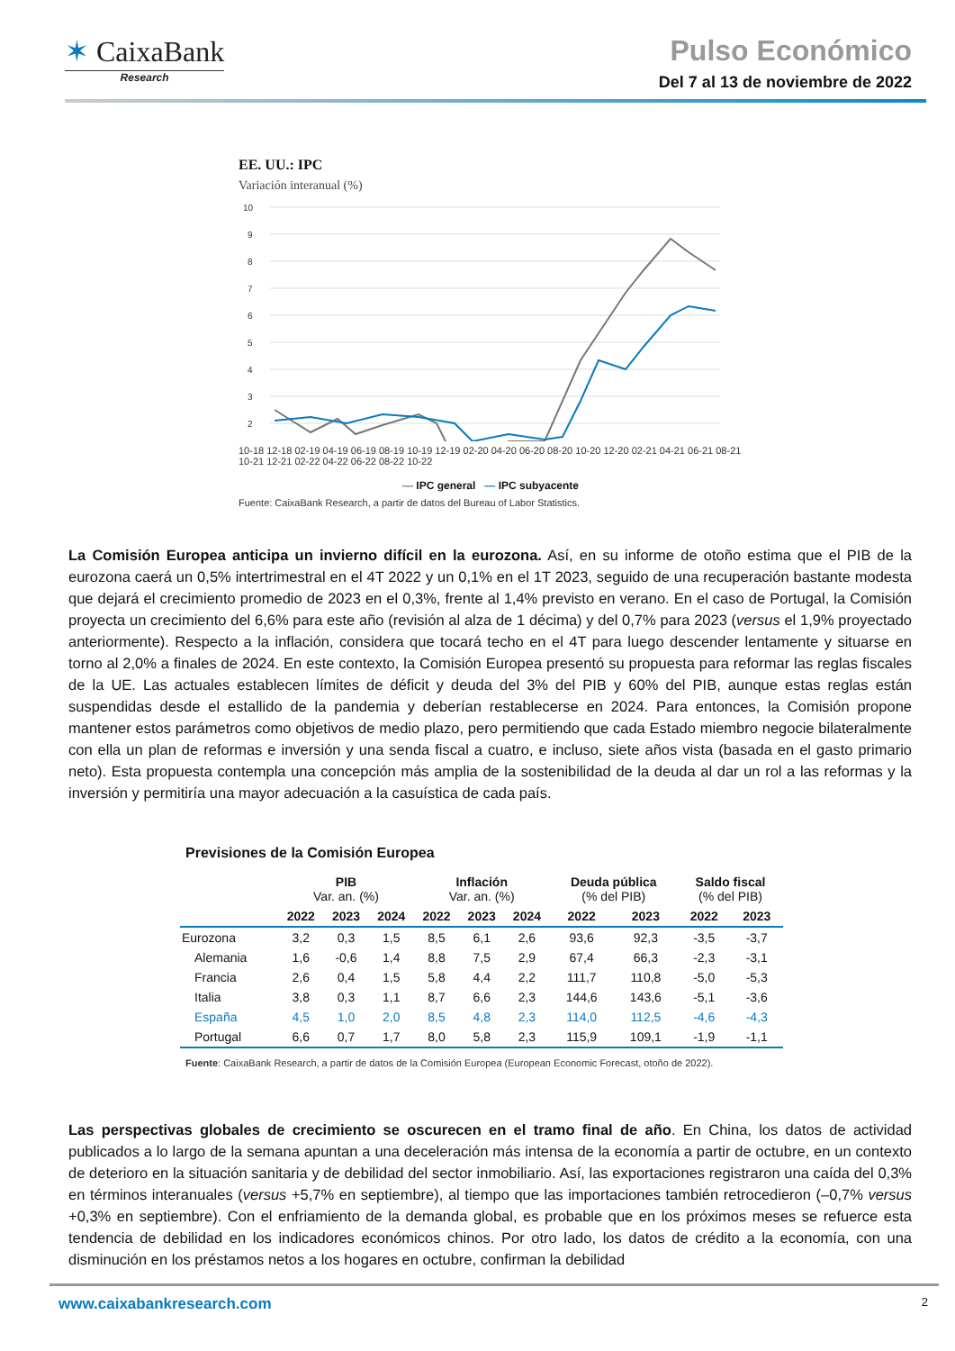✶ CaixaBank
Research
Pulso Económico
Del 7 al 13 de noviembre de 2022
EE. UU.: IPC
Variación interanual (%)
10
9
8
7
6
5
4
3
2
10-18 12-18 02-19 04-19 06-19 08-19 10-19 12-19 02-20 04-20 06-20 08-20 10-20 12-20 02-21 04-21 06-21 08-21 10-21 12-21 02-22 04-22 06-22 08-22 10-22
— IPC general — IPC subyacente
Fuente: CaixaBank Research, a partir de datos del Bureau of Labor Statistics.
La Comisión Europea anticipa un invierno difícil en la eurozona. Así, en su informe de otoño estima que el PIB de la eurozona caerá un 0,5% intertrimestral en el 4T 2022 y un 0,1% en el 1T 2023, seguido de una recuperación bastante modesta que dejará el crecimiento promedio de 2023 en el 0,3%, frente al 1,4% previsto en verano. En el caso de Portugal, la Comisión proyecta un crecimiento del 6,6% para este año (revisión al alza de 1 décima) y del 0,7% para 2023 (versus el 1,9% proyectado anteriormente). Respecto a la inflación, considera que tocará techo en el 4T para luego descender lentamente y situarse en torno al 2,0% a finales de 2024. En este contexto, la Comisión Europea presentó su propuesta para reformar las reglas fiscales de la UE. Las actuales establecen límites de déficit y deuda del 3% del PIB y 60% del PIB, aunque estas reglas están suspendidas desde el estallido de la pandemia y deberían restablecerse en 2024. Para entonces, la Comisión propone mantener estos parámetros como objetivos de medio plazo, pero permitiendo que cada Estado miembro negocie bilateralmente con ella un plan de reformas e inversión y una senda fiscal a cuatro, e incluso, siete años vista (basada en el gasto primario neto). Esta propuesta contempla una concepción más amplia de la sostenibilidad de la deuda al dar un rol a las reformas y la inversión y permitiría una mayor adecuación a la casuística de cada país.
Previsiones de la Comisión Europea
| | PIB Var. an. (%) | | | Inflación Var. an. (%) | | | Deuda pública (% del PIB) | | Saldo fiscal (% del PIB) | |
| --- | --- | --- | --- | --- | --- | --- | --- | --- | --- | --- |
| | 2022 | 2023 | 2024 | 2022 | 2023 | 2024 | 2022 | 2023 | 2022 | 2023 |
| Eurozona | 3,2 | 0,3 | 1,5 | 8,5 | 6,1 | 2,6 | 93,6 | 92,3 | -3,5 | -3,7 |
| Alemania | 1,6 | -0,6 | 1,4 | 8,8 | 7,5 | 2,9 | 67,4 | 66,3 | -2,3 | -3,1 |
| Francia | 2,6 | 0,4 | 1,5 | 5,8 | 4,4 | 2,2 | 111,7 | 110,8 | -5,0 | -5,3 |
| Italia | 3,8 | 0,3 | 1,1 | 8,7 | 6,6 | 2,3 | 144,6 | 143,6 | -5,1 | -3,6 |
| España | 4,5 | 1,0 | 2,0 | 8,5 | 4,8 | 2,3 | 114,0 | 112,5 | -4,6 | -4,3 |
| Portugal | 6,6 | 0,7 | 1,7 | 8,0 | 5,8 | 2,3 | 115,9 | 109,1 | -1,9 | -1,1 |
Fuente: CaixaBank Research, a partir de datos de la Comisión Europea (European Economic Forecast, otoño de 2022).
Las perspectivas globales de crecimiento se oscurecen en el tramo final de año. En China, los datos de actividad publicados a lo largo de la semana apuntan a una deceleración más intensa de la economía a partir de octubre, en un contexto de deterioro en la situación sanitaria y de debilidad del sector inmobiliario. Así, las exportaciones registraron una caída del 0,3% en términos interanuales (versus +5,7% en septiembre), al tiempo que las importaciones también retrocedieron (–0,7% versus +0,3% en septiembre). Con el enfriamiento de la demanda global, es probable que en los próximos meses se refuerce esta tendencia de debilidad en los indicadores económicos chinos. Por otro lado, los datos de crédito a la economía, con una disminución en los préstamos netos a los hogares en octubre, confirman la debilidad
www.caixabankresearch.com 2